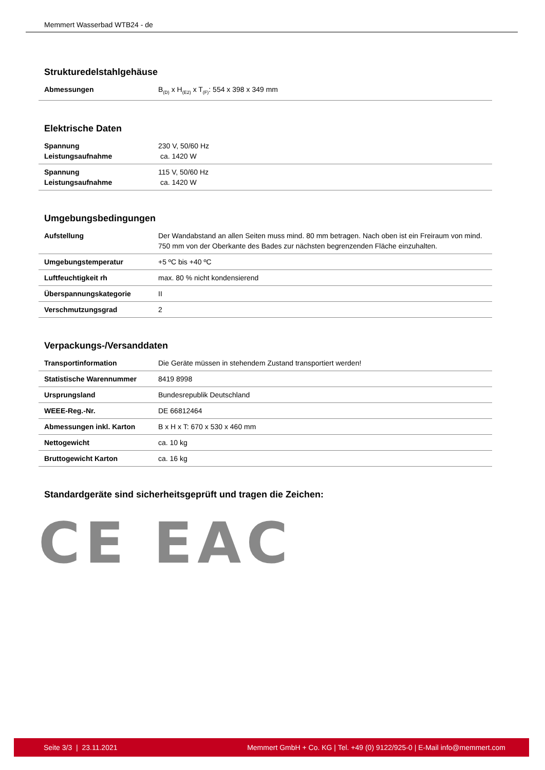Memmert Wasserbad WTB24 - de
Strukturedelstahlgehäuse
| Abmessungen | B<sub>(D)</sub> x H<sub>(E2)</sub> x T<sub>(F)</sub>: 554 x 398 x 349 mm |
Elektrische Daten
| Spannung Leistungsaufnahme | 230 V, 50/60 Hz ca. 1420 W |
| Spannung Leistungsaufnahme | 115 V, 50/60 Hz ca. 1420 W |
Umgebungsbedingungen
| Aufstellung | Der Wandabstand an allen Seiten muss mind. 80 mm betragen. Nach oben ist ein Freiraum von mind. 750 mm von der Oberkante des Bades zur nächsten begrenzenden Fläche einzuhalten. |
| Umgebungstemperatur | +5 ºC bis +40 ºC |
| Luftfeuchtigkeit rh | max. 80 % nicht kondensierend |
| Überspannungskategorie | II |
| Verschmutzungsgrad | 2 |
Verpackungs-/Versanddaten
| Transportinformation | Die Geräte müssen in stehendem Zustand transportiert werden! |
| Statistische Warennummer | 8419 8998 |
| Ursprungsland | Bundesrepublik Deutschland |
| WEEE-Reg.-Nr. | DE 66812464 |
| Abmessungen inkl. Karton | B x H x T: 670 x 530 x 460 mm |
| Nettogewicht | ca. 10 kg |
| Bruttogewicht Karton | ca. 16 kg |
Standardgeräte sind sicherheitsgeprüft und tragen die Zeichen:
CE EAC
Seite 3/3 | 23.11.2021 Memmert GmbH + Co. KG | Tel. +49 (0) 9122/925-0 | E-Mail info@memmert.com